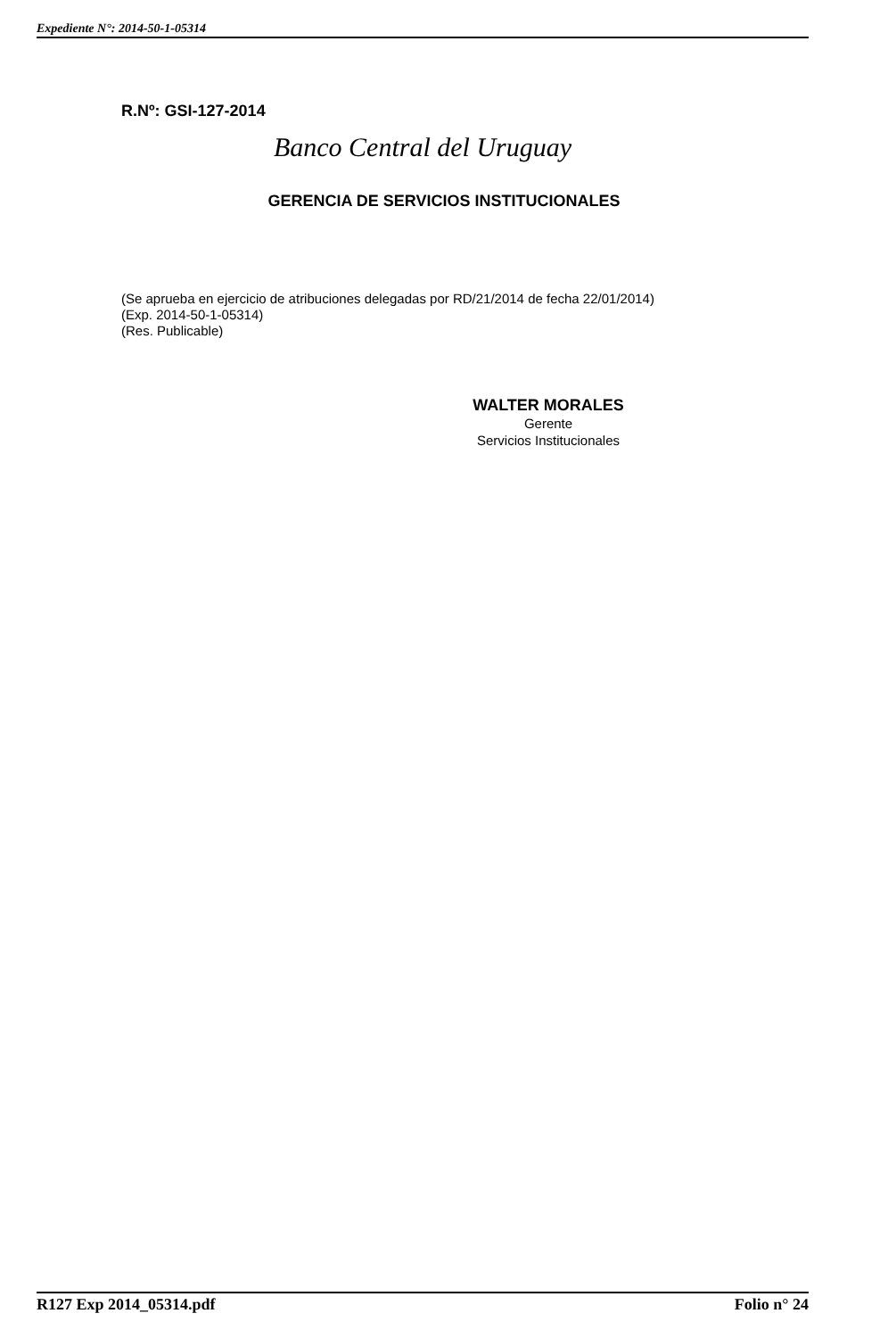Expediente N°: 2014-50-1-05314
R.Nº: GSI-127-2014
Banco Central del Uruguay
GERENCIA DE SERVICIOS INSTITUCIONALES
(Se aprueba en ejercicio de atribuciones delegadas por RD/21/2014 de fecha 22/01/2014)
(Exp. 2014-50-1-05314)
(Res. Publicable)
WALTER MORALES
Gerente
Servicios Institucionales
R127 Exp 2014_05314.pdf Folio n° 24